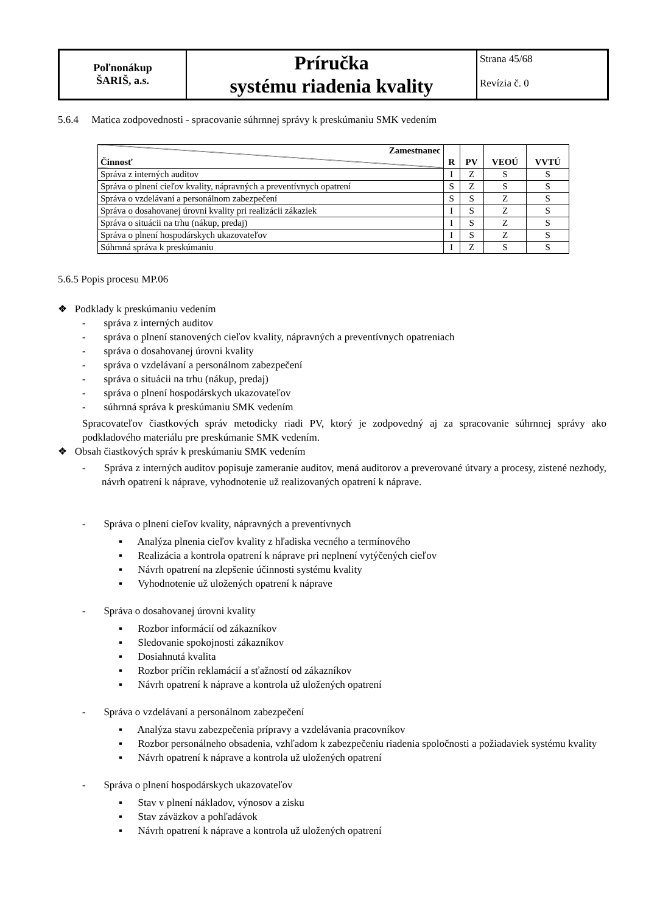| Poľnonákup ŠARIŠ, a.s. | Príručka systému riadenia kvality | Strana 45/68 Revízia č. 0 |
5.6.4 Matica zodpovednosti - spracovanie súhrnnej správy k preskúmaniu SMK vedením
| Zamestnanec Činnosť | R | PV | VEOÚ | VVTÚ |
| --- | --- | --- | --- | --- |
| Správa z interných auditov | I | Z | S | S |
| Správa o plnení cieľov kvality, nápravných a preventívnych opatrení | S | Z | S | S |
| Správa o vzdelávaní a personálnom zabezpečení | S | S | Z | S |
| Správa o dosahovanej úrovni kvality pri realizácii zákaziek | I | S | Z | S |
| Správa o situácii na trhu (nákup, predaj) | I | S | Z | S |
| Správa o plnení hospodárskych ukazovateľov | I | S | Z | S |
| Súhrnná správa k preskúmaniu | I | Z | S | S |
5.6.5 Popis procesu MP.06
❖ Podklady k preskúmaniu vedením
- správa z interných auditov
- správa o plnení stanovených cieľov kvality, nápravných a preventívnych opatreniach
- správa o dosahovanej úrovni kvality
- správa o vzdelávaní a personálnom zabezpečení
- správa o situácii na trhu (nákup, predaj)
- správa o plnení hospodárskych ukazovateľov
- súhrnná správa k preskúmaniu SMK vedením
Spracovateľov čiastkových správ metodicky riadi PV, ktorý je zodpovedný aj za spracovanie súhrnnej správy ako podkladového materiálu pre preskúmanie SMK vedením.
❖ Obsah čiastkových správ k preskúmaniu SMK vedením
- Správa z interných auditov popisuje zameranie auditov, mená auditorov a preverované útvary a procesy, zistené nezhody, návrh opatrení k náprave, vyhodnotenie už realizovaných opatrení k náprave.
- Správa o plnení cieľov kvality, nápravných a preventívnych
▪ Analýza plnenia cieľov kvality z hľadiska vecného a termínového
▪ Realizácia a kontrola opatrení k náprave pri neplnení vytýčených cieľov
▪ Návrh opatrení na zlepšenie účinnosti systému kvality
▪ Vyhodnotenie už uložených opatrení k náprave
- Správa o dosahovanej úrovni kvality
▪ Rozbor informácií od zákazníkov
▪ Sledovanie spokojnosti zákazníkov
▪ Dosiahnutá kvalita
▪ Rozbor príčin reklamácií a sťažností od zákazníkov
▪ Návrh opatrení k náprave a kontrola už uložených opatrení
- Správa o vzdelávaní a personálnom zabezpečení
▪ Analýza stavu zabezpečenia prípravy a vzdelávania pracovníkov
▪ Rozbor personálneho obsadenia, vzhľadom k zabezpečeniu riadenia spoločnosti a požiadaviek systému kvality
▪ Návrh opatrení k náprave a kontrola už uložených opatrení
- Správa o plnení hospodárskych ukazovateľov
▪ Stav v plnení nákladov, výnosov a zisku
▪ Stav záväzkov a pohľadávok
▪ Návrh opatrení k náprave a kontrola už uložených opatrení